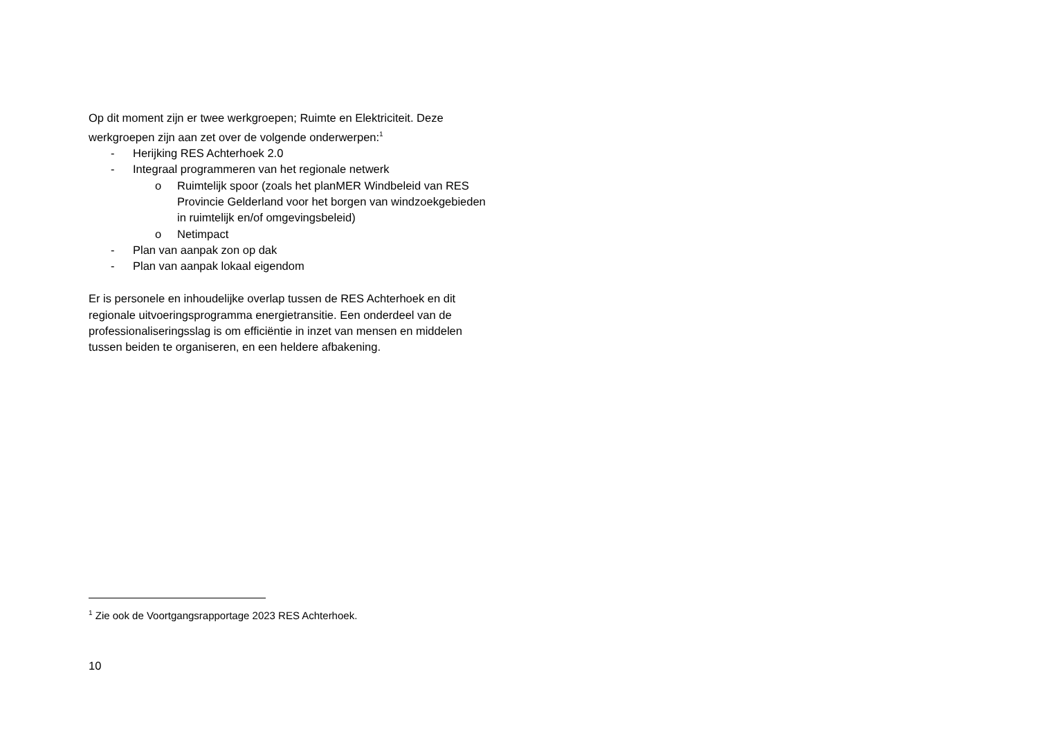Op dit moment zijn er twee werkgroepen; Ruimte en Elektriciteit. Deze werkgroepen zijn aan zet over de volgende onderwerpen:<sup>1</sup>
- Herijking RES Achterhoek 2.0
- Integraal programmeren van het regionale netwerk
o Ruimtelijk spoor (zoals het planMER Windbeleid van RES Provincie Gelderland voor het borgen van windzoekgebieden in ruimtelijk en/of omgevingsbeleid)
o Netimpact
- Plan van aanpak zon op dak
- Plan van aanpak lokaal eigendom
Er is personele en inhoudelijke overlap tussen de RES Achterhoek en dit regionale uitvoeringsprogramma energietransitie. Een onderdeel van de professionaliseringsslag is om efficiëntie in inzet van mensen en middelen tussen beiden te organiseren, en een heldere afbakening.
<sup>1</sup> Zie ook de Voortgangsrapportage 2023 RES Achterhoek.
10